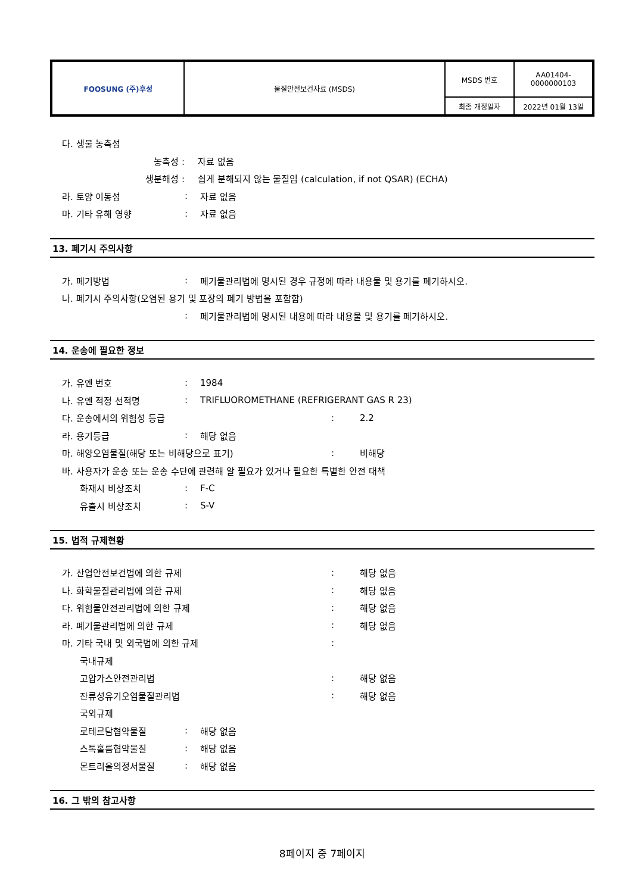| FOOSUNG (주)후성 | 물질안전보건자료 (MSDS) | MSDS 번호 | AA01404- 0000000103 |
| | | 최종 개정일자 | 2022년 01월 13일 |
다. 생물 농축성
농축성 : 자료 없음
생분해성 :
쉽게 분해되지 않는 물질임 (calculation, if not QSAR) (ECHA)
라. 토양 이동성 : 자료 없음
마. 기타 유해 영향 : 자료 없음
13. 폐기시 주의사항
가. 폐기방법 :
폐기물관리법에 명시된 경우 규정에 따라 내용물 및 용기를 폐기하시오.
나. 폐기시 주의사항(오염된 용기 및 포장의 폐기 방법을 포함함)
:
폐기물관리법에 명시된 내용에 따라 내용물 및 용기를 폐기하시오.
14. 운송에 필요한 정보
가. 유엔 번호 : 1984
나. 유엔 적정 선적명 :
TRIFLUOROMETHANE (REFRIGERANT GAS R 23)
다. 운송에서의 위험성 등급 : 2.2
라. 용기등급 : 해당 없음
마. 해양오염물질(해당 또는 비해당으로 표기) : 비해당
바. 사용자가 운송 또는 운송 수단에 관련해 알 필요가 있거나 필요한 특별한 안전 대책
화재시 비상조치 : F-C
유출시 비상조치 : S-V
15. 법적 규제현황
가. 산업안전보건법에 의한 규제 : 해당 없음
나. 화학물질관리법에 의한 규제 : 해당 없음
다. 위험물안전관리법에 의한 규제 : 해당 없음
라. 폐기물관리법에 의한 규제 : 해당 없음
마. 기타 국내 및 외국법에 의한 규제 :
국내규제
고압가스안전관리법 : 해당 없음
잔류성유기오염물질관리법 : 해당 없음
국외규제
로테르담협약물질 : 해당 없음
스톡홀름협약물질 : 해당 없음
몬트리올의정서물질 : 해당 없음
16. 그 밖의 참고사항
8페이지 중 7페이지